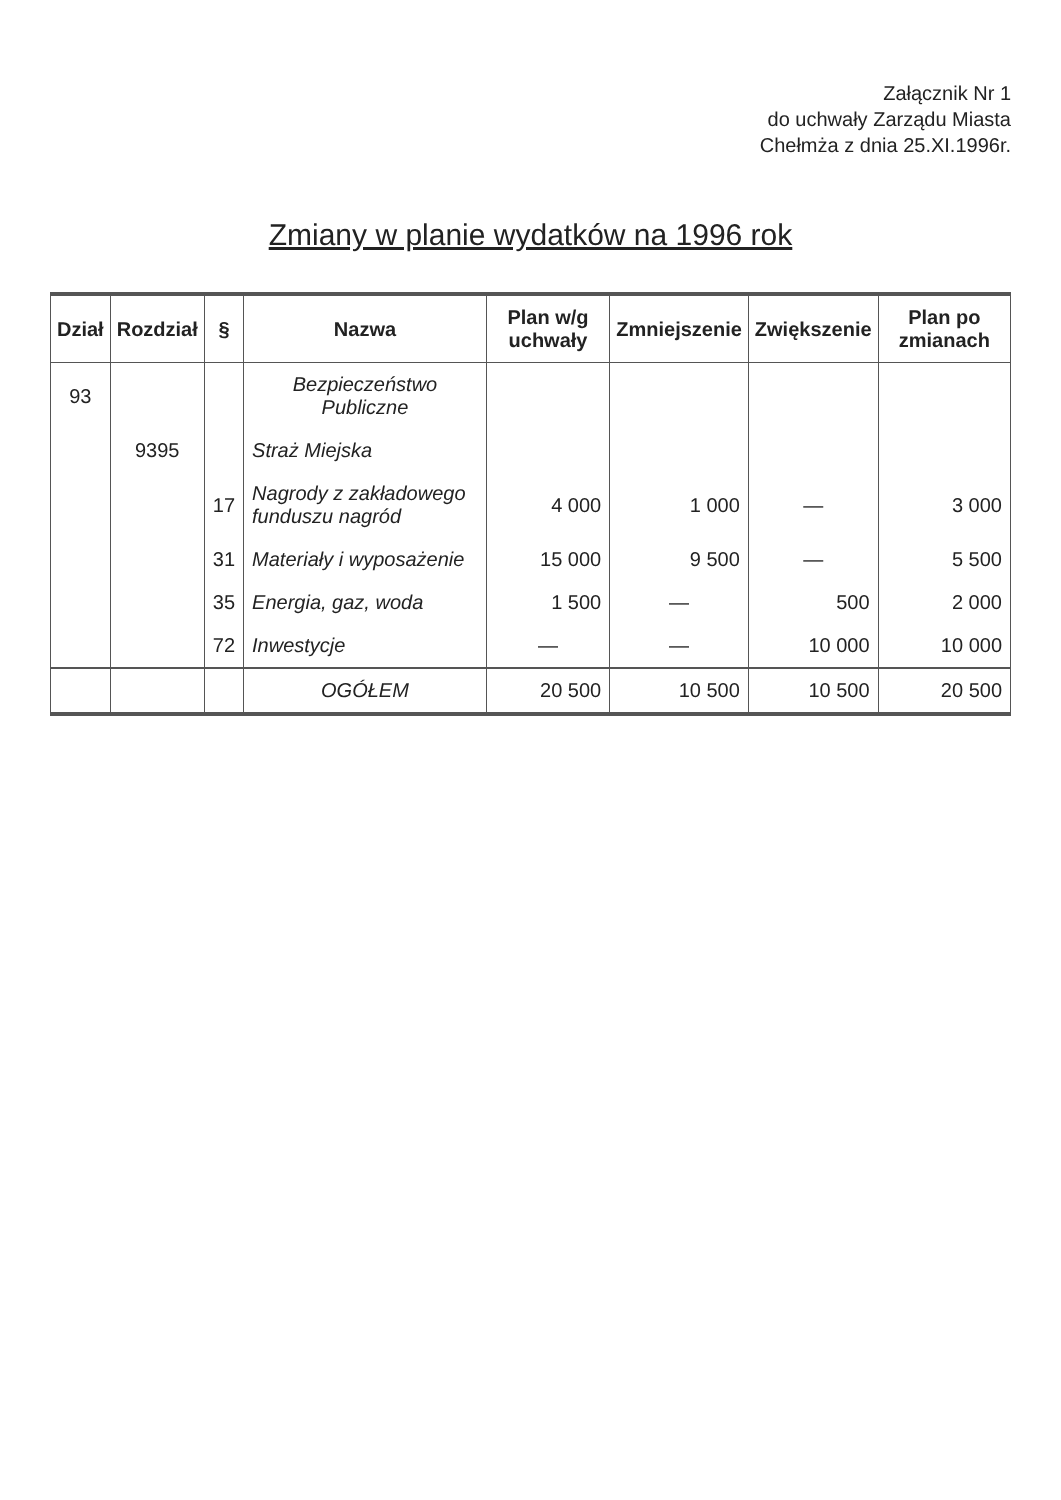Załącznik Nr 1
do uchwały Zarządu Miasta
Chełmża z dnia 25.XI.1996r.
Zmiany w planie wydatków na 1996 rok
| Dział | Rozdział | § | Nazwa | Plan w/g uchwały | Zmniejszenie | Zwiększenie | Plan po zmianach |
| --- | --- | --- | --- | --- | --- | --- | --- |
| 93 | | | Bezpieczeństwo Publiczne | | | | |
| | 9395 | | Straż Miejska | | | | |
| | | 17 | Nagrody z zakładowego funduszu nagród | 4 000 | 1 000 | — | 3 000 |
| | | 31 | Materiały i wyposażenie | 15 000 | 9 500 | — | 5 500 |
| | | 35 | Energia, gaz, woda | 1 500 | — | 500 | 2 000 |
| | | 72 | Inwestycje | — | — | 10 000 | 10 000 |
| | | | OGÓŁEM | 20 500 | 10 500 | 10 500 | 20 500 |